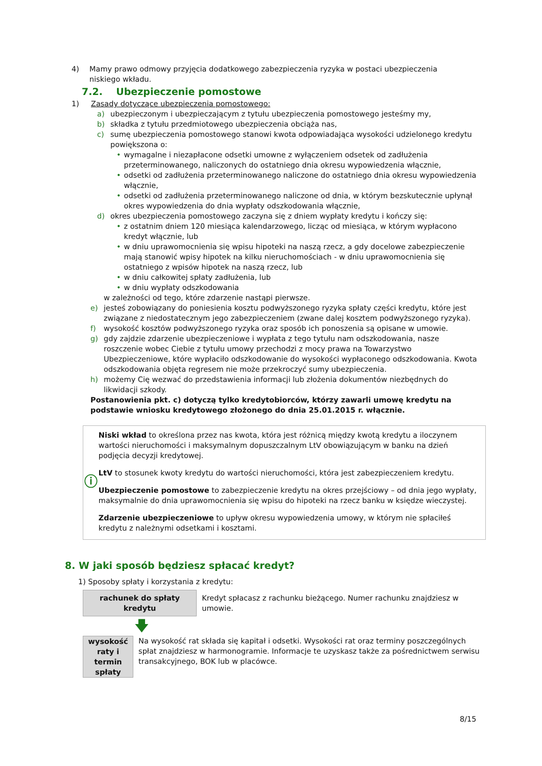4) Mamy prawo odmowy przyjęcia dodatkowego zabezpieczenia ryzyka w postaci ubezpieczenia niskiego wkładu.
7.2. Ubezpieczenie pomostowe
1) Zasady dotyczące ubezpieczenia pomostowego:
a) ubezpieczonym i ubezpieczającym z tytułu ubezpieczenia pomostowego jesteśmy my,
b) składka z tytułu przedmiotowego ubezpieczenia obciąża nas,
c) sumę ubezpieczenia pomostowego stanowi kwota odpowiadająca wysokości udzielonego kredytu powiększona o:
• wymagalne i niezapłacone odsetki umowne z wyłączeniem odsetek od zadłużenia przeterminowanego, naliczonych do ostatniego dnia okresu wypowiedzenia włącznie,
• odsetki od zadłużenia przeterminowanego naliczone do ostatniego dnia okresu wypowiedzenia włącznie,
• odsetki od zadłużenia przeterminowanego naliczone od dnia, w którym bezskutecznie upłynął okres wypowiedzenia do dnia wypłaty odszkodowania włącznie,
d) okres ubezpieczenia pomostowego zaczyna się z dniem wypłaty kredytu i kończy się:
• z ostatnim dniem 120 miesiąca kalendarzowego, licząc od miesiąca, w którym wypłacono kredyt włącznie, lub
• w dniu uprawomocnienia się wpisu hipoteki na naszą rzecz, a gdy docelowe zabezpieczenie mają stanowić wpisy hipotek na kilku nieruchomościach - w dniu uprawomocnienia się ostatniego z wpisów hipotek na naszą rzecz, lub
• w dniu całkowitej spłaty zadłużenia, lub
• w dniu wypłaty odszkodowania
w zależności od tego, które zdarzenie nastąpi pierwsze.
e) jesteś zobowiązany do poniesienia kosztu podwyższonego ryzyka spłaty części kredytu, które jest związane z niedostatecznym jego zabezpieczeniem (zwane dalej kosztem podwyższonego ryzyka).
f) wysokość kosztów podwyższonego ryzyka oraz sposób ich ponoszenia są opisane w umowie.
g) gdy zajdzie zdarzenie ubezpieczeniowe i wypłata z tego tytułu nam odszkodowania, nasze roszczenie wobec Ciebie z tytułu umowy przechodzi z mocy prawa na Towarzystwo Ubezpieczeniowe, które wypłaciło odszkodowanie do wysokości wypłaconego odszkodowania. Kwota odszkodowania objęta regresem nie może przekroczyć sumy ubezpieczenia.
h) możemy Cię wezwać do przedstawienia informacji lub złożenia dokumentów niezbędnych do likwidacji szkody.
Postanowienia pkt. c) dotyczą tylko kredytobiorców, którzy zawarli umowę kredytu na podstawie wniosku kredytowego złożonego do dnia 25.01.2015 r. włącznie.
ⓘ
Niski wkład to określona przez nas kwota, która jest różnicą między kwotą kredytu a iloczynem wartości nieruchomości i maksymalnym dopuszczalnym LtV obowiązującym w banku na dzień podjęcia decyzji kredytowej.
LtV to stosunek kwoty kredytu do wartości nieruchomości, która jest zabezpieczeniem kredytu.
Ubezpieczenie pomostowe to zabezpieczenie kredytu na okres przejściowy – od dnia jego wypłaty, maksymalnie do dnia uprawomocnienia się wpisu do hipoteki na rzecz banku w księdze wieczystej.
Zdarzenie ubezpieczeniowe to upływ okresu wypowiedzenia umowy, w którym nie spłaciłeś kredytu z należnymi odsetkami i kosztami.
8. W jaki sposób będziesz spłacać kredyt?
1) Sposoby spłaty i korzystania z kredytu:
rachunek do spłaty
kredytu
Kredyt spłacasz z rachunku bieżącego. Numer rachunku znajdziesz w umowie.
🡇
wysokość raty i termin
spłaty
Na wysokość rat składa się kapitał i odsetki. Wysokości rat oraz terminy poszczególnych spłat znajdziesz w harmonogramie. Informacje te uzyskasz także za pośrednictwem serwisu transakcyjnego, BOK lub w placówce.
8/15